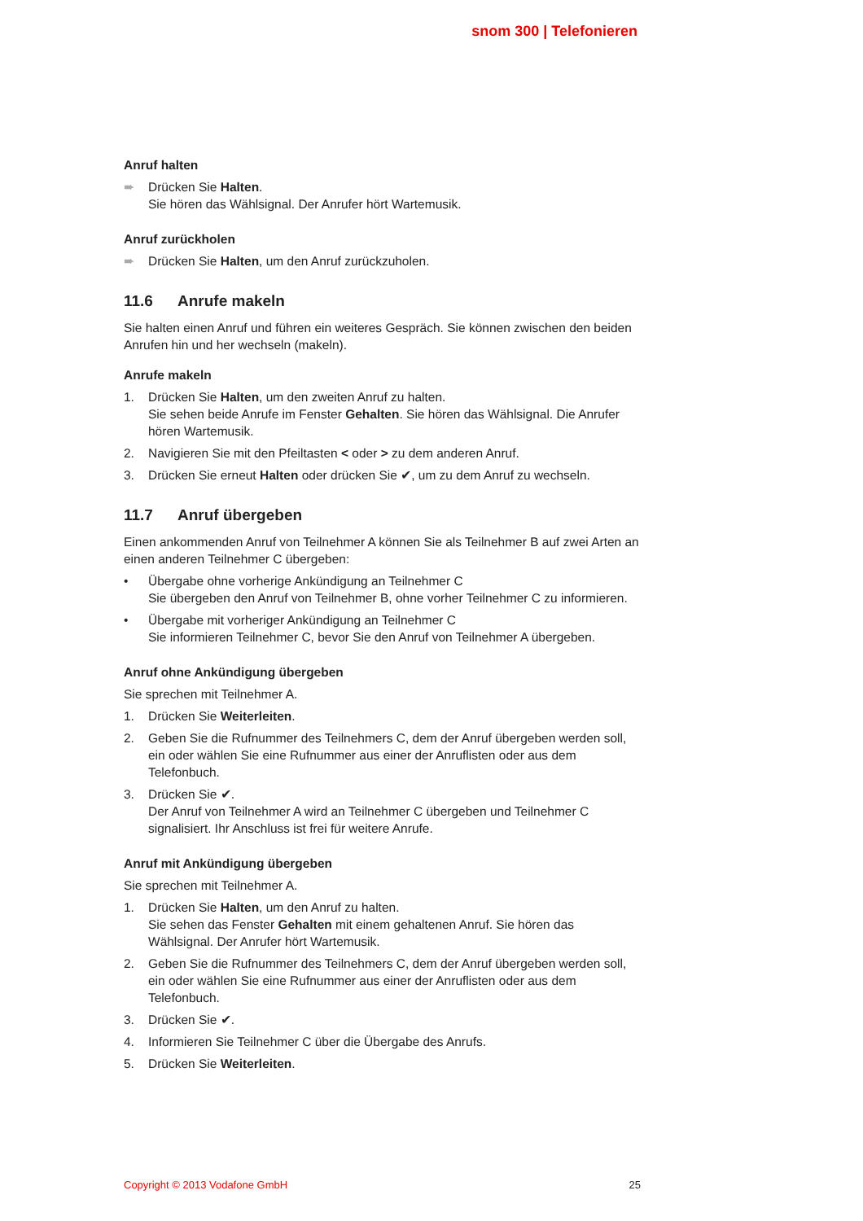snom 300 | Telefonieren
Anruf halten
➨ Drücken Sie Halten.
Sie hören das Wählsignal. Der Anrufer hört Wartemusik.
Anruf zurückholen
➨ Drücken Sie Halten, um den Anruf zurückzuholen.
11.6 Anrufe makeln
Sie halten einen Anruf und führen ein weiteres Gespräch. Sie können zwischen den beiden Anrufen hin und her wechseln (makeln).
Anrufe makeln
1. Drücken Sie Halten, um den zweiten Anruf zu halten.
Sie sehen beide Anrufe im Fenster Gehalten. Sie hören das Wählsignal. Die Anrufer hören Wartemusik.
2. Navigieren Sie mit den Pfeiltasten < oder > zu dem anderen Anruf.
3. Drücken Sie erneut Halten oder drücken Sie ✔, um zu dem Anruf zu wechseln.
11.7 Anruf übergeben
Einen ankommenden Anruf von Teilnehmer A können Sie als Teilnehmer B auf zwei Arten an einen anderen Teilnehmer C übergeben:
• Übergabe ohne vorherige Ankündigung an Teilnehmer C
Sie übergeben den Anruf von Teilnehmer B, ohne vorher Teilnehmer C zu informieren.
• Übergabe mit vorheriger Ankündigung an Teilnehmer C
Sie informieren Teilnehmer C, bevor Sie den Anruf von Teilnehmer A übergeben.
Anruf ohne Ankündigung übergeben
Sie sprechen mit Teilnehmer A.
1. Drücken Sie Weiterleiten.
2. Geben Sie die Rufnummer des Teilnehmers C, dem der Anruf übergeben werden soll, ein oder wählen Sie eine Rufnummer aus einer der Anruflisten oder aus dem Telefonbuch.
3. Drücken Sie ✔.
Der Anruf von Teilnehmer A wird an Teilnehmer C übergeben und Teilnehmer C signalisiert. Ihr Anschluss ist frei für weitere Anrufe.
Anruf mit Ankündigung übergeben
Sie sprechen mit Teilnehmer A.
1. Drücken Sie Halten, um den Anruf zu halten.
Sie sehen das Fenster Gehalten mit einem gehaltenen Anruf. Sie hören das Wählsignal. Der Anrufer hört Wartemusik.
2. Geben Sie die Rufnummer des Teilnehmers C, dem der Anruf übergeben werden soll, ein oder wählen Sie eine Rufnummer aus einer der Anruflisten oder aus dem Telefonbuch.
3. Drücken Sie ✔.
4. Informieren Sie Teilnehmer C über die Übergabe des Anrufs.
5. Drücken Sie Weiterleiten.
Copyright © 2013 Vodafone GmbH 25